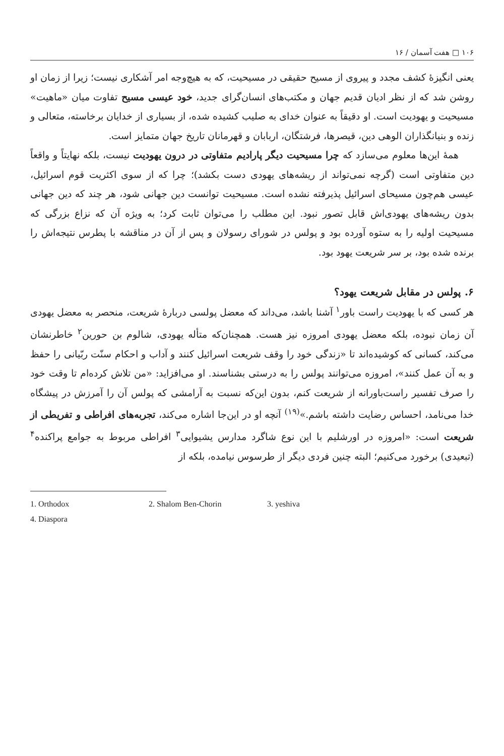۱۰۶ □ هفت آسمان / ۱۶
یعنی انگیزهٔ کشف مجدد و پیروی از مسیح حقیقی در مسیحیت، که به هیچ‌وجه امر آشکاری نیست؛ زیرا از زمان او روشن شد که از نظر ادیان قدیم جهان و مکتب‌های انسان‌گرای جدید، خود عیسی مسیح تفاوت میان «ماهیت» مسیحیت و یهودیت است. او دقیقاً به عنوان خدای به صلیب کشیده شده، از بسیاری از خدایان برخاسته، متعالی و زنده و بنیانگذاران الوهی دین، قیصرها، فرشتگان، اربابان و قهرمانان تاریخ جهان متمایز است.
همهٔ این‌ها معلوم می‌سازد که چرا مسیحیت دیگر پارادیم متفاوتی در درون یهودیت نیست، بلکه نهایتاً و واقعاً دین متفاوتی است (گرچه نمی‌تواند از ریشه‌های یهودی دست بکشد)؛ چرا که از سوی اکثریت قوم اسرائیل، عیسی هم‌چون مسیحای اسرائیل پذیرفته نشده است. مسیحیت توانست دین جهانی شود، هر چند که دین جهانی بدون ریشه‌های یهودی‌اش قابل تصور نبود. این مطلب را می‌توان ثابت کرد؛ به ویژه آن که نزاع بزرگی که مسیحیت اولیه را به ستوه آورده بود و پولس در شورای رسولان و پس از آن در مناقشه با پطرس نتیجه‌اش را برنده شده بود، بر سر شریعت یهود بود.
۶. پولس در مقابل شریعت یهود؟
هر کسی که با یهودیت راست باور<sup>۱</sup> آشنا باشد، می‌داند که معضل پولسی دربارهٔ شریعت، منحصر به معضل یهودی آن زمان نبوده، بلکه معضل یهودی امروزه نیز هست. همچنان‌که متأله یهودی، شالوم بن حورین<sup>۲</sup> خاطرنشان می‌کند، کسانی که کوشیده‌اند تا «زندگی خود را وقف شریعت اسرائیل کنند و آداب و احکام سنّت ربّیانی را حفظ و به آن عمل کنند»، امروزه می‌توانند پولس را به درستی بشناسند. او می‌افزاید: «من تلاش کرده‌ام تا وقت خود را صرف تفسیر راست‌باورانه از شریعت کنم، بدون این‌که نسبت به آرامشی که پولس آن را آمرزش در پیشگاه خدا می‌نامد، احساس رضایت داشته باشم.»<sup>(۱۹)</sup> آنچه او در این‌جا اشاره می‌کند، تجربه‌های افراطی و تفریطی از شریعت است: «امروزه در اورشلیم با این نوع شاگرد مدارس یشیوایی<sup>۳</sup> افراطی مربوط به جوامع پراکنده<sup>۴</sup> (تبعیدی) برخورد می‌کنیم؛ البته چنین فردی دیگر از طرسوس نیامده، بلکه از
1. Orthodox 2. Shalom Ben-Chorin 3. yeshiva
4. Diaspora